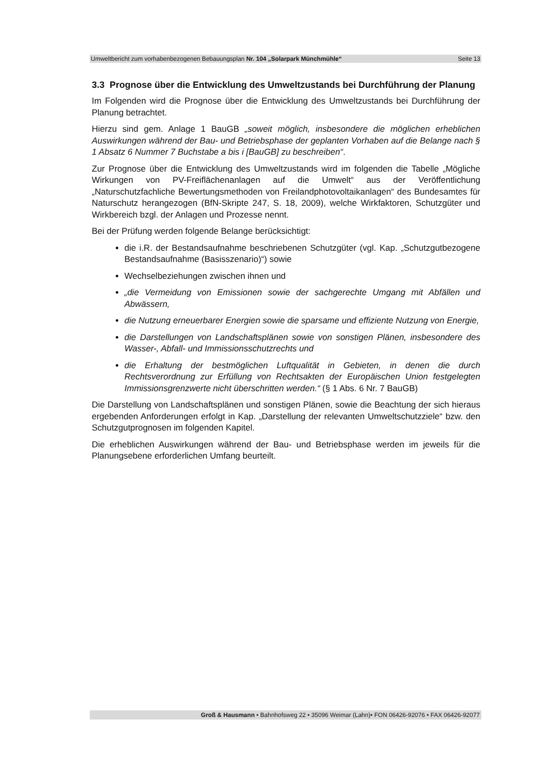Umweltbericht zum vorhabenbezogenen Bebauungsplan Nr. 104 „Solarpark Münchmühle“Seite 13
3.3 Prognose über die Entwicklung des Umweltzustands bei Durchführung der Planung
Im Folgenden wird die Prognose über die Entwicklung des Umweltzustands bei Durchführung der Planung betrachtet.
Hierzu sind gem. Anlage 1 BauGB „soweit möglich, insbesondere die möglichen erheblichen Auswirkungen während der Bau- und Betriebsphase der geplanten Vorhaben auf die Belange nach § 1 Absatz 6 Nummer 7 Buchstabe a bis i [BauGB] zu beschreiben“.
Zur Prognose über die Entwicklung des Umweltzustands wird im folgenden die Tabelle „Mögliche Wirkungen von PV-Freiflächenanlagen auf die Umwelt“ aus der Veröffentlichung „Naturschutzfachliche Bewertungsmethoden von Freilandphotovoltaikanlagen“ des Bundesamtes für Naturschutz herangezogen (BfN-Skripte 247, S. 18, 2009), welche Wirkfaktoren, Schutzgüter und Wirkbereich bzgl. der Anlagen und Prozesse nennt.
Bei der Prüfung werden folgende Belange berücksichtigt:
die i.R. der Bestandsaufnahme beschriebenen Schutzgüter (vgl. Kap. „Schutzgutbezogene Bestandsaufnahme (Basisszenario)“) sowie
Wechselbeziehungen zwischen ihnen und
„die Vermeidung von Emissionen sowie der sachgerechte Umgang mit Abfällen und Abwässern,
die Nutzung erneuerbarer Energien sowie die sparsame und effiziente Nutzung von Energie,
die Darstellungen von Landschaftsplänen sowie von sonstigen Plänen, insbesondere des Wasser-, Abfall- und Immissionsschutzrechts und
die Erhaltung der bestmöglichen Luftqualität in Gebieten, in denen die durch Rechtsverordnung zur Erfüllung von Rechtsakten der Europäischen Union festgelegten Immissionsgrenzwerte nicht überschritten werden.“ (§ 1 Abs. 6 Nr. 7 BauGB)
Die Darstellung von Landschaftsplänen und sonstigen Plänen, sowie die Beachtung der sich hieraus ergebenden Anforderungen erfolgt in Kap. „Darstellung der relevanten Umweltschutzziele“ bzw. den Schutzgutprognosen im folgenden Kapitel.
Die erheblichen Auswirkungen während der Bau- und Betriebsphase werden im jeweils für die Planungsebene erforderlichen Umfang beurteilt.
Groß & Hausmann • Bahnhofsweg 22 • 35096 Weimar (Lahn)• FON 06426-92076 • FAX 06426-92077